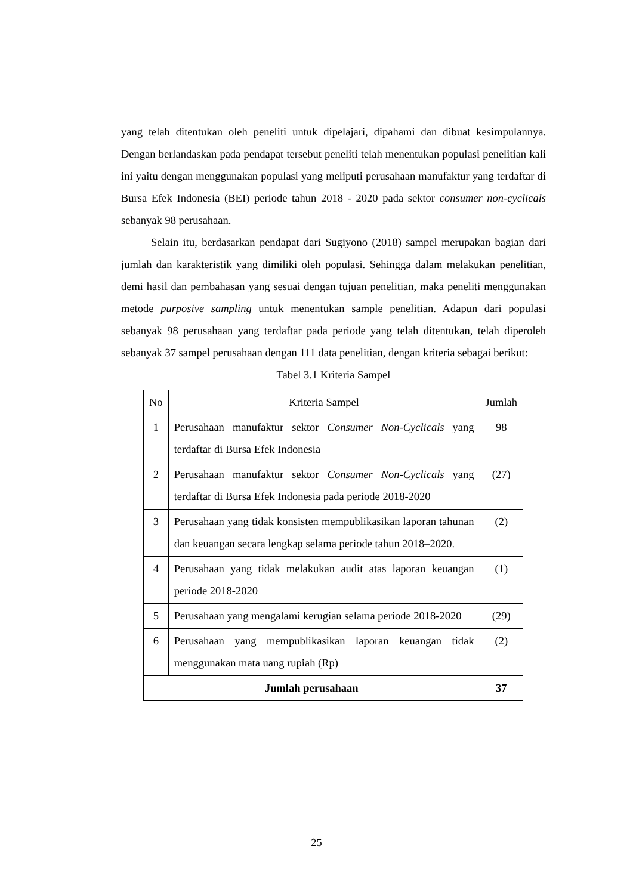yang telah ditentukan oleh peneliti untuk dipelajari, dipahami dan dibuat kesimpulannya. Dengan berlandaskan pada pendapat tersebut peneliti telah menentukan populasi penelitian kali ini yaitu dengan menggunakan populasi yang meliputi perusahaan manufaktur yang terdaftar di Bursa Efek Indonesia (BEI) periode tahun 2018 - 2020 pada sektor consumer non-cyclicals sebanyak 98 perusahaan.
Selain itu, berdasarkan pendapat dari Sugiyono (2018) sampel merupakan bagian dari jumlah dan karakteristik yang dimiliki oleh populasi. Sehingga dalam melakukan penelitian, demi hasil dan pembahasan yang sesuai dengan tujuan penelitian, maka peneliti menggunakan metode purposive sampling untuk menentukan sample penelitian. Adapun dari populasi sebanyak 98 perusahaan yang terdaftar pada periode yang telah ditentukan, telah diperoleh sebanyak 37 sampel perusahaan dengan 111 data penelitian, dengan kriteria sebagai berikut:
Tabel 3.1 Kriteria Sampel
| No | Kriteria Sampel | Jumlah |
| --- | --- | --- |
| 1 | Perusahaan manufaktur sektor Consumer Non-Cyclicals yang terdaftar di Bursa Efek Indonesia | 98 |
| 2 | Perusahaan manufaktur sektor Consumer Non-Cyclicals yang terdaftar di Bursa Efek Indonesia pada periode 2018-2020 | (27) |
| 3 | Perusahaan yang tidak konsisten mempublikasikan laporan tahunan dan keuangan secara lengkap selama periode tahun 2018–2020. | (2) |
| 4 | Perusahaan yang tidak melakukan audit atas laporan keuangan periode 2018-2020 | (1) |
| 5 | Perusahaan yang mengalami kerugian selama periode 2018-2020 | (29) |
| 6 | Perusahaan yang mempublikasikan laporan keuangan tidak menggunakan mata uang rupiah (Rp) | (2) |
| Jumlah perusahaan | | 37 |
25